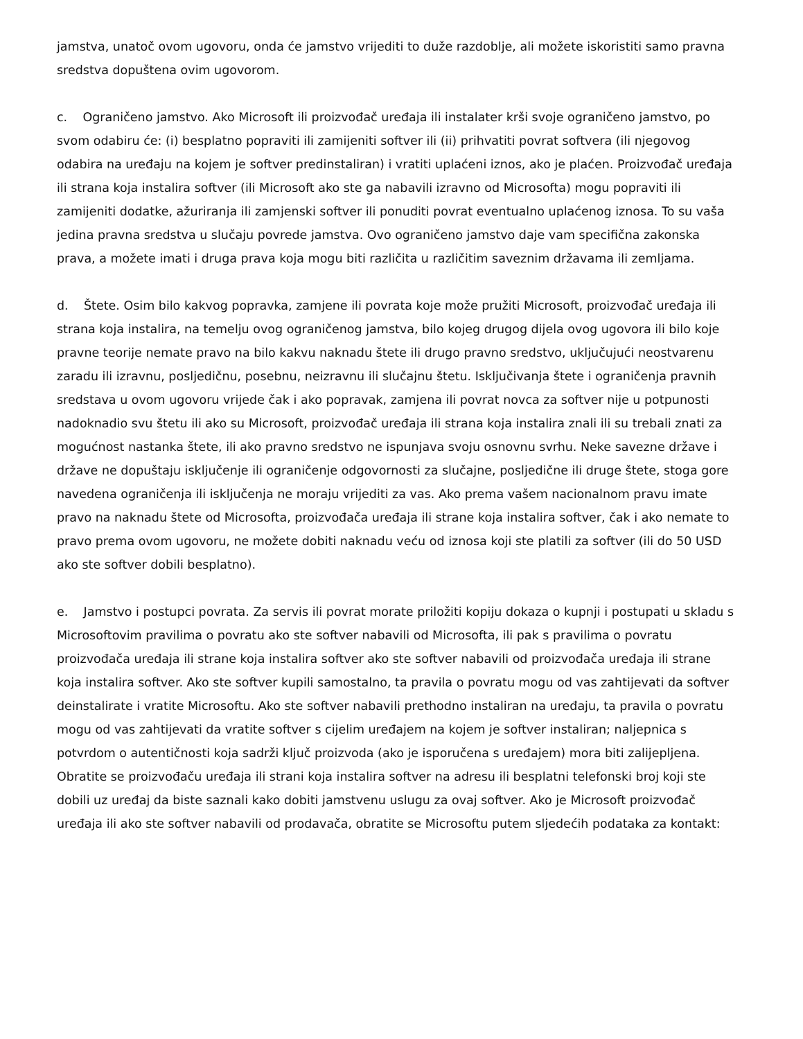jamstva, unatoč ovom ugovoru, onda će jamstvo vrijediti to duže razdoblje, ali možete iskoristiti samo pravna sredstva dopuštena ovim ugovorom.
c. Ograničeno jamstvo. Ako Microsoft ili proizvođač uređaja ili instalater krši svoje ograničeno jamstvo, po svom odabiru će: (i) besplatno popraviti ili zamijeniti softver ili (ii) prihvatiti povrat softvera (ili njegovog odabira na uređaju na kojem je softver predinstaliran) i vratiti uplaćeni iznos, ako je plaćen. Proizvođač uređaja ili strana koja instalira softver (ili Microsoft ako ste ga nabavili izravno od Microsofta) mogu popraviti ili zamijeniti dodatke, ažuriranja ili zamjenski softver ili ponuditi povrat eventualno uplaćenog iznosa. To su vaša jedina pravna sredstva u slučaju povrede jamstva. Ovo ograničeno jamstvo daje vam specifična zakonska prava, a možete imati i druga prava koja mogu biti različita u različitim saveznim državama ili zemljama.
d. Štete. Osim bilo kakvog popravka, zamjene ili povrata koje može pružiti Microsoft, proizvođač uređaja ili strana koja instalira, na temelju ovog ograničenog jamstva, bilo kojeg drugog dijela ovog ugovora ili bilo koje pravne teorije nemate pravo na bilo kakvu naknadu štete ili drugo pravno sredstvo, uključujući neostvarenu zaradu ili izravnu, posljedičnu, posebnu, neizravnu ili slučajnu štetu. Isključivanja štete i ograničenja pravnih sredstava u ovom ugovoru vrijede čak i ako popravak, zamjena ili povrat novca za softver nije u potpunosti nadoknadio svu štetu ili ako su Microsoft, proizvođač uređaja ili strana koja instalira znali ili su trebali znati za mogućnost nastanka štete, ili ako pravno sredstvo ne ispunjava svoju osnovnu svrhu. Neke savezne države i države ne dopuštaju isključenje ili ograničenje odgovornosti za slučajne, posljedične ili druge štete, stoga gore navedena ograničenja ili isključenja ne moraju vrijediti za vas. Ako prema vašem nacionalnom pravu imate pravo na naknadu štete od Microsofta, proizvođača uređaja ili strane koja instalira softver, čak i ako nemate to pravo prema ovom ugovoru, ne možete dobiti naknadu veću od iznosa koji ste platili za softver (ili do 50 USD ako ste softver dobili besplatno).
e. Jamstvo i postupci povrata. Za servis ili povrat morate priložiti kopiju dokaza o kupnji i postupati u skladu s Microsoftovim pravilima o povratu ako ste softver nabavili od Microsofta, ili pak s pravilima o povratu proizvođača uređaja ili strane koja instalira softver ako ste softver nabavili od proizvođača uređaja ili strane koja instalira softver. Ako ste softver kupili samostalno, ta pravila o povratu mogu od vas zahtijevati da softver deinstalirate i vratite Microsoftu. Ako ste softver nabavili prethodno instaliran na uređaju, ta pravila o povratu mogu od vas zahtijevati da vratite softver s cijelim uređajem na kojem je softver instaliran; naljepnica s potvrdom o autentičnosti koja sadrži ključ proizvoda (ako je isporučena s uređajem) mora biti zalijepljena. Obratite se proizvođaču uređaja ili strani koja instalira softver na adresu ili besplatni telefonski broj koji ste dobili uz uređaj da biste saznali kako dobiti jamstvenu uslugu za ovaj softver. Ako je Microsoft proizvođač uređaja ili ako ste softver nabavili od prodavača, obratite se Microsoftu putem sljedećih podataka za kontakt: